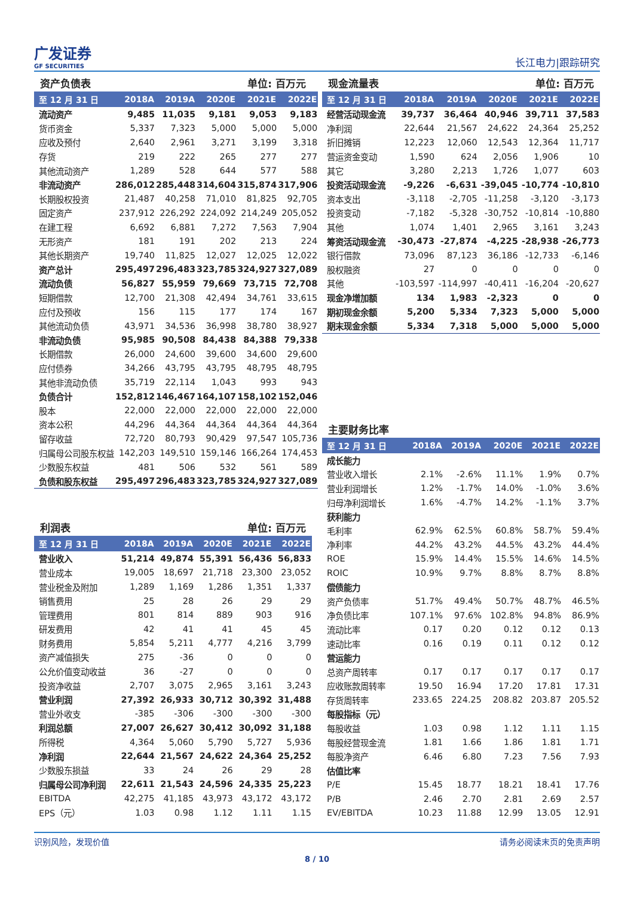广发证券
GF SECURITIES
长江电力|跟踪研究
资产负债表 单位: 百万元
| 至 12 月 31 日 | 2018A | 2019A | 2020E | 2021E | 2022E |
| --- | --- | --- | --- | --- | --- |
| 流动资产 | 9,485 | 11,035 | 9,181 | 9,053 | 9,183 |
| 货币资金 | 5,337 | 7,323 | 5,000 | 5,000 | 5,000 |
| 应收及预付 | 2,640 | 2,961 | 3,271 | 3,199 | 3,318 |
| 存货 | 219 | 222 | 265 | 277 | 277 |
| 其他流动资产 | 1,289 | 528 | 644 | 577 | 588 |
| 非流动资产 | 286,012 | 285,448 | 314,604 | 315,874 | 317,906 |
| 长期股权投资 | 21,487 | 40,258 | 71,010 | 81,825 | 92,705 |
| 固定资产 | 237,912 | 226,292 | 224,092 | 214,249 | 205,052 |
| 在建工程 | 6,692 | 6,881 | 7,272 | 7,563 | 7,904 |
| 无形资产 | 181 | 191 | 202 | 213 | 224 |
| 其他长期资产 | 19,740 | 11,825 | 12,027 | 12,025 | 12,022 |
| 资产总计 | 295,497 | 296,483 | 323,785 | 324,927 | 327,089 |
| 流动负债 | 56,827 | 55,959 | 79,669 | 73,715 | 72,708 |
| 短期借款 | 12,700 | 21,308 | 42,494 | 34,761 | 33,615 |
| 应付及预收 | 156 | 115 | 177 | 174 | 167 |
| 其他流动负债 | 43,971 | 34,536 | 36,998 | 38,780 | 38,927 |
| 非流动负债 | 95,985 | 90,508 | 84,438 | 84,388 | 79,338 |
| 长期借款 | 26,000 | 24,600 | 39,600 | 34,600 | 29,600 |
| 应付债券 | 34,266 | 43,795 | 43,795 | 48,795 | 48,795 |
| 其他非流动负债 | 35,719 | 22,114 | 1,043 | 993 | 943 |
| 负债合计 | 152,812 | 146,467 | 164,107 | 158,102 | 152,046 |
| 股本 | 22,000 | 22,000 | 22,000 | 22,000 | 22,000 |
| 资本公积 | 44,296 | 44,364 | 44,364 | 44,364 | 44,364 |
| 留存收益 | 72,720 | 80,793 | 90,429 | 97,547 | 105,736 |
| 归属母公司股东权益 | 142,203 | 149,510 | 159,146 | 166,264 | 174,453 |
| 少数股东权益 | 481 | 506 | 532 | 561 | 589 |
| 负债和股东权益 | 295,497 | 296,483 | 323,785 | 324,927 | 327,089 |
利润表 单位: 百万元
| 至 12 月 31 日 | 2018A | 2019A | 2020E | 2021E | 2022E |
| --- | --- | --- | --- | --- | --- |
| 营业收入 | 51,214 | 49,874 | 55,391 | 56,436 | 56,833 |
| 营业成本 | 19,005 | 18,697 | 21,718 | 23,300 | 23,052 |
| 营业税金及附加 | 1,289 | 1,169 | 1,286 | 1,351 | 1,337 |
| 销售费用 | 25 | 28 | 26 | 29 | 29 |
| 管理费用 | 801 | 814 | 889 | 903 | 916 |
| 研发费用 | 42 | 41 | 41 | 45 | 45 |
| 财务费用 | 5,854 | 5,211 | 4,777 | 4,216 | 3,799 |
| 资产减值损失 | 275 | -36 | 0 | 0 | 0 |
| 公允价值变动收益 | 36 | -27 | 0 | 0 | 0 |
| 投资净收益 | 2,707 | 3,075 | 2,965 | 3,161 | 3,243 |
| 营业利润 | 27,392 | 26,933 | 30,712 | 30,392 | 31,488 |
| 营业外收支 | -385 | -306 | -300 | -300 | -300 |
| 利润总额 | 27,007 | 26,627 | 30,412 | 30,092 | 31,188 |
| 所得税 | 4,364 | 5,060 | 5,790 | 5,727 | 5,936 |
| 净利润 | 22,644 | 21,567 | 24,622 | 24,364 | 25,252 |
| 少数股东损益 | 33 | 24 | 26 | 29 | 28 |
| 归属母公司净利润 | 22,611 | 21,543 | 24,596 | 24,335 | 25,223 |
| EBITDA | 42,275 | 41,185 | 43,973 | 43,172 | 43,172 |
| EPS（元） | 1.03 | 0.98 | 1.12 | 1.11 | 1.15 |
现金流量表 单位: 百万元
| 至 12 月 31 日 | 2018A | 2019A | 2020E | 2021E | 2022E |
| --- | --- | --- | --- | --- | --- |
| 经营活动现金流 | 39,737 | 36,464 | 40,946 | 39,711 | 37,583 |
| 净利润 | 22,644 | 21,567 | 24,622 | 24,364 | 25,252 |
| 折旧摊销 | 12,223 | 12,060 | 12,543 | 12,364 | 11,717 |
| 营运资金变动 | 1,590 | 624 | 2,056 | 1,906 | 10 |
| 其它 | 3,280 | 2,213 | 1,726 | 1,077 | 603 |
| 投资活动现金流 | -9,226 | -6,631 | -39,045 | -10,774 | -10,810 |
| 资本支出 | -3,118 | -2,705 | -11,258 | -3,120 | -3,173 |
| 投资变动 | -7,182 | -5,328 | -30,752 | -10,814 | -10,880 |
| 其他 | 1,074 | 1,401 | 2,965 | 3,161 | 3,243 |
| 筹资活动现金流 | -30,473 | -27,874 | -4,225 | -28,938 | -26,773 |
| 银行借款 | 73,096 | 87,123 | 36,186 | -12,733 | -6,146 |
| 股权融资 | 27 | 0 | 0 | 0 | 0 |
| 其他 | -103,597 | -114,997 | -40,411 | -16,204 | -20,627 |
| 现金净增加额 | 134 | 1,983 | -2,323 | 0 | 0 |
| 期初现金余额 | 5,200 | 5,334 | 7,323 | 5,000 | 5,000 |
| 期末现金余额 | 5,334 | 7,318 | 5,000 | 5,000 | 5,000 |
主要财务比率
| 至 12 月 31 日 | 2018A | 2019A | 2020E | 2021E | 2022E |
| --- | --- | --- | --- | --- | --- |
| 成长能力 | | | | | |
| 营业收入增长 | 2.1% | -2.6% | 11.1% | 1.9% | 0.7% |
| 营业利润增长 | 1.2% | -1.7% | 14.0% | -1.0% | 3.6% |
| 归母净利润增长 | 1.6% | -4.7% | 14.2% | -1.1% | 3.7% |
| 获利能力 | | | | | |
| 毛利率 | 62.9% | 62.5% | 60.8% | 58.7% | 59.4% |
| 净利率 | 44.2% | 43.2% | 44.5% | 43.2% | 44.4% |
| ROE | 15.9% | 14.4% | 15.5% | 14.6% | 14.5% |
| ROIC | 10.9% | 9.7% | 8.8% | 8.7% | 8.8% |
| 偿债能力 | | | | | |
| 资产负债率 | 51.7% | 49.4% | 50.7% | 48.7% | 46.5% |
| 净负债比率 | 107.1% | 97.6% | 102.8% | 94.8% | 86.9% |
| 流动比率 | 0.17 | 0.20 | 0.12 | 0.12 | 0.13 |
| 速动比率 | 0.16 | 0.19 | 0.11 | 0.12 | 0.12 |
| 营运能力 | | | | | |
| 总资产周转率 | 0.17 | 0.17 | 0.17 | 0.17 | 0.17 |
| 应收账款周转率 | 19.50 | 16.94 | 17.20 | 17.81 | 17.31 |
| 存货周转率 | 233.65 | 224.25 | 208.82 | 203.87 | 205.52 |
| 每股指标（元） | | | | | |
| 每股收益 | 1.03 | 0.98 | 1.12 | 1.11 | 1.15 |
| 每股经营现金流 | 1.81 | 1.66 | 1.86 | 1.81 | 1.71 |
| 每股净资产 | 6.46 | 6.80 | 7.23 | 7.56 | 7.93 |
| 估值比率 | | | | | |
| P/E | 15.45 | 18.77 | 18.21 | 18.41 | 17.76 |
| P/B | 2.46 | 2.70 | 2.81 | 2.69 | 2.57 |
| EV/EBITDA | 10.23 | 11.88 | 12.99 | 13.05 | 12.91 |
识别风险，发现价值 请务必阅读末页的免责声明
8 / 10